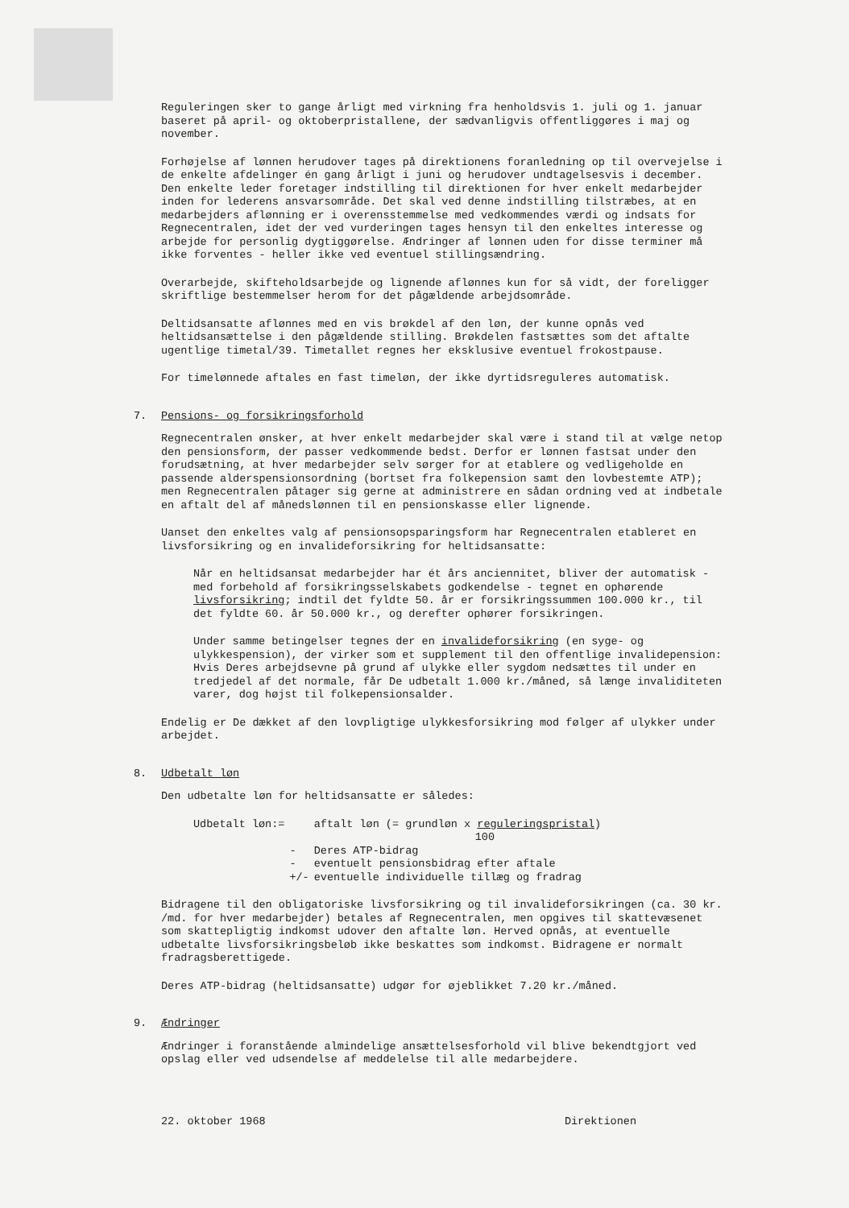Reguleringen sker to gange årligt med virkning fra henholdsvis 1. juli og 1. januar baseret på april- og oktoberpristallene, der sædvanligvis offentliggøres i maj og november.
Forhøjelse af lønnen herudover tages på direktionens foranledning op til overvejelse i de enkelte afdelinger én gang årligt i juni og herudover undtagelsesvis i december. Den enkelte leder foretager indstilling til direktionen for hver enkelt medarbejder inden for lederens ansvarsområde. Det skal ved denne indstilling tilstræbes, at en medarbejders aflønning er i overensstemmelse med vedkommendes værdi og indsats for Regnecentralen, idet der ved vurderingen tages hensyn til den enkeltes interesse og arbejde for personlig dygtiggørelse. Ændringer af lønnen uden for disse terminer må ikke forventes - heller ikke ved eventuel stillingsændring.
Overarbejde, skifteholdsarbejde og lignende aflønnes kun for så vidt, der foreligger skriftlige bestemmelser herom for det pågældende arbejdsområde.
Deltidsansatte aflønnes med en vis brøkdel af den løn, der kunne opnås ved heltidsansættelse i den pågældende stilling. Brøkdelen fastsættes som det aftalte ugentlige timetal/39. Timetallet regnes her eksklusive eventuel frokostpause.
For timelønnede aftales en fast timeløn, der ikke dyrtidsreguleres automatisk.
7. Pensions- og forsikringsforhold
Regnecentralen ønsker, at hver enkelt medarbejder skal være i stand til at vælge netop den pensionsform, der passer vedkommende bedst. Derfor er lønnen fastsat under den forudsætning, at hver medarbejder selv sørger for at etablere og vedligeholde en passende alderspensionsordning (bortset fra folkepension samt den lovbestemte ATP); men Regnecentralen påtager sig gerne at administrere en sådan ordning ved at indbetale en aftalt del af månedslønnen til en pensionskasse eller lignende.
Uanset den enkeltes valg af pensionsopsparingsform har Regnecentralen etableret en livsforsikring og en invalideforsikring for heltidsansatte:
Når en heltidsansat medarbejder har ét års anciennitet, bliver der automatisk - med forbehold af forsikringsselskabets godkendelse - tegnet en ophørende livsforsikring; indtil det fyldte 50. år er forsikringssummen 100.000 kr., til det fyldte 60. år 50.000 kr., og derefter ophører forsikringen.
Under samme betingelser tegnes der en invalideforsikring (en syge- og ulykkespension), der virker som et supplement til den offentlige invalidepension: Hvis Deres arbejdsevne på grund af ulykke eller sygdom nedsættes til under en tredjedel af det normale, får De udbetalt 1.000 kr./måned, så længe invaliditeten varer, dog højst til folkepensionsalder.
Endelig er De dækket af den lovpligtige ulykkesforsikring mod følger af ulykker under arbejdet.
8. Udbetalt løn
Den udbetalte løn for heltidsansatte er således:
| Udbetalt løn:= | | aftalt løn (= grundløn x reguleringspristal ) 100 |
| | - | Deres ATP-bidrag |
| | - | eventuelt pensionsbidrag efter aftale |
| | +/- | eventuelle individuelle tillæg og fradrag |
Bidragene til den obligatoriske livsforsikring og til invalideforsikringen (ca. 30 kr. /md. for hver medarbejder) betales af Regnecentralen, men opgives til skattevæsenet som skattepligtig indkomst udover den aftalte løn. Herved opnås, at eventuelle udbetalte livsforsikringsbeløb ikke beskattes som indkomst. Bidragene er normalt fradragsberettigede.
Deres ATP-bidrag (heltidsansatte) udgør for øjeblikket 7.20 kr./måned.
9. Ændringer
Ændringer i foranstående almindelige ansættelsesforhold vil blive bekendtgjort ved opslag eller ved udsendelse af meddelelse til alle medarbejdere.
22. oktober 1968 Direktionen